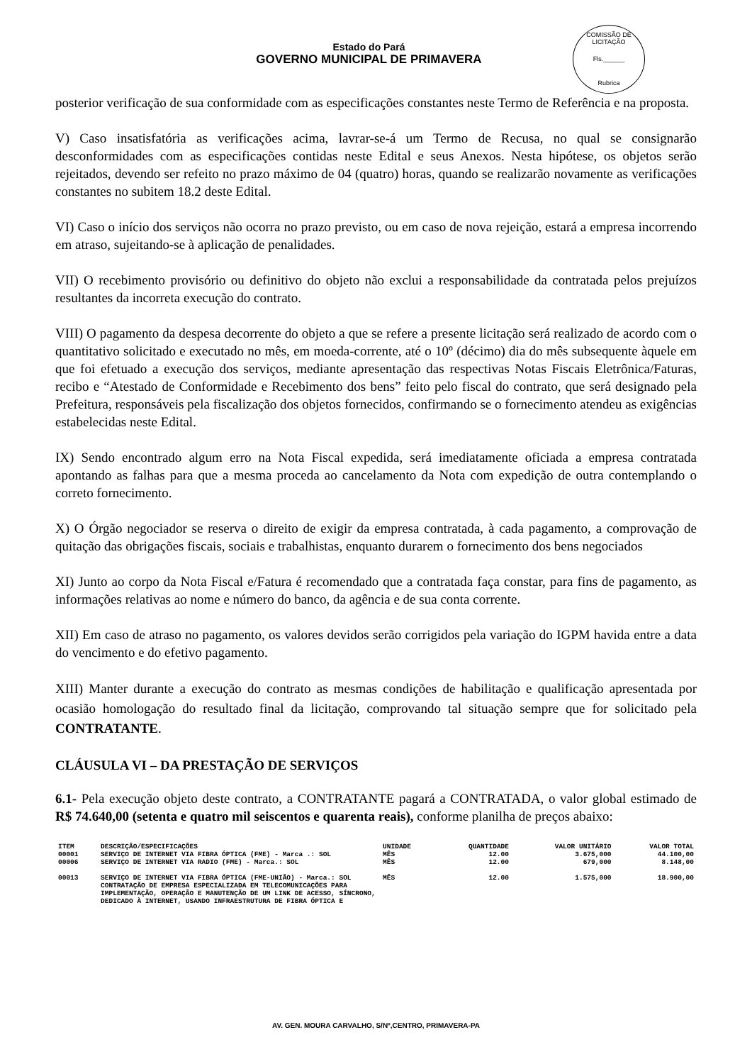COMISSÃO DE LICITAÇÃO
Fls.______
Rubrica
Estado do Pará
GOVERNO MUNICIPAL DE PRIMAVERA
posterior verificação de sua conformidade com as especificações constantes neste Termo de Referência e na proposta.
V) Caso insatisfatória as verificações acima, lavrar-se-á um Termo de Recusa, no qual se consignarão desconformidades com as especificações contidas neste Edital e seus Anexos. Nesta hipótese, os objetos serão rejeitados, devendo ser refeito no prazo máximo de 04 (quatro) horas, quando se realizarão novamente as verificações constantes no subitem 18.2 deste Edital.
VI) Caso o início dos serviços não ocorra no prazo previsto, ou em caso de nova rejeição, estará a empresa incorrendo em atraso, sujeitando-se à aplicação de penalidades.
VII) O recebimento provisório ou definitivo do objeto não exclui a responsabilidade da contratada pelos prejuízos resultantes da incorreta execução do contrato.
VIII) O pagamento da despesa decorrente do objeto a que se refere a presente licitação será realizado de acordo com o quantitativo solicitado e executado no mês, em moeda-corrente, até o 10º (décimo) dia do mês subsequente àquele em que foi efetuado a execução dos serviços, mediante apresentação das respectivas Notas Fiscais Eletrônica/Faturas, recibo e “Atestado de Conformidade e Recebimento dos bens” feito pelo fiscal do contrato, que será designado pela Prefeitura, responsáveis pela fiscalização dos objetos fornecidos, confirmando se o fornecimento atendeu as exigências estabelecidas neste Edital.
IX) Sendo encontrado algum erro na Nota Fiscal expedida, será imediatamente oficiada a empresa contratada apontando as falhas para que a mesma proceda ao cancelamento da Nota com expedição de outra contemplando o correto fornecimento.
X) O Órgão negociador se reserva o direito de exigir da empresa contratada, à cada pagamento, a comprovação de quitação das obrigações fiscais, sociais e trabalhistas, enquanto durarem o fornecimento dos bens negociados
XI) Junto ao corpo da Nota Fiscal e/Fatura é recomendado que a contratada faça constar, para fins de pagamento, as informações relativas ao nome e número do banco, da agência e de sua conta corrente.
XII) Em caso de atraso no pagamento, os valores devidos serão corrigidos pela variação do IGPM havida entre a data do vencimento e do efetivo pagamento.
XIII) Manter durante a execução do contrato as mesmas condições de habilitação e qualificação apresentada por ocasião homologação do resultado final da licitação, comprovando tal situação sempre que for solicitado pela CONTRATANTE.
CLÁUSULA VI – DA PRESTAÇÃO DE SERVIÇOS
6.1- Pela execução objeto deste contrato, a CONTRATANTE pagará a CONTRATADA, o valor global estimado de R$ 74.640,00 (setenta e quatro mil seiscentos e quarenta reais), conforme planilha de preços abaixo:
| ITEM | DESCRIÇÃO/ESPECIFICAÇÕES | UNIDADE | QUANTIDADE | VALOR UNITÁRIO | VALOR TOTAL |
| --- | --- | --- | --- | --- | --- |
| 00001 | SERVIÇO DE INTERNET VIA FIBRA ÓPTICA (FME) - Marca .: SOL | MÊS | 12.00 | 3.675,000 | 44.100,00 |
| 00006 | SERVIÇO DE INTERNET VIA RADIO (FME) - Marca.: SOL | MÊS | 12.00 | 679,000 | 8.148,00 |
| 00013 | SERVIÇO DE INTERNET VIA FIBRA ÓPTICA (FME-UNIÃO) - Marca.: SOL CONTRATAÇÃO DE EMPRESA ESPECIALIZADA EM TELECOMUNICAÇÕES PARA IMPLEMENTAÇÃO, OPERAÇÃO E MANUTENÇÃO DE UM LINK DE ACESSO, SÍNCRONO, DEDICADO À INTERNET, USANDO INFRAESTRUTURA DE FIBRA ÓPTICA E | MÊS | 12.00 | 1.575,000 | 18.900,00 |
AV. GEN. MOURA CARVALHO, S/Nº,CENTRO, PRIMAVERA-PA